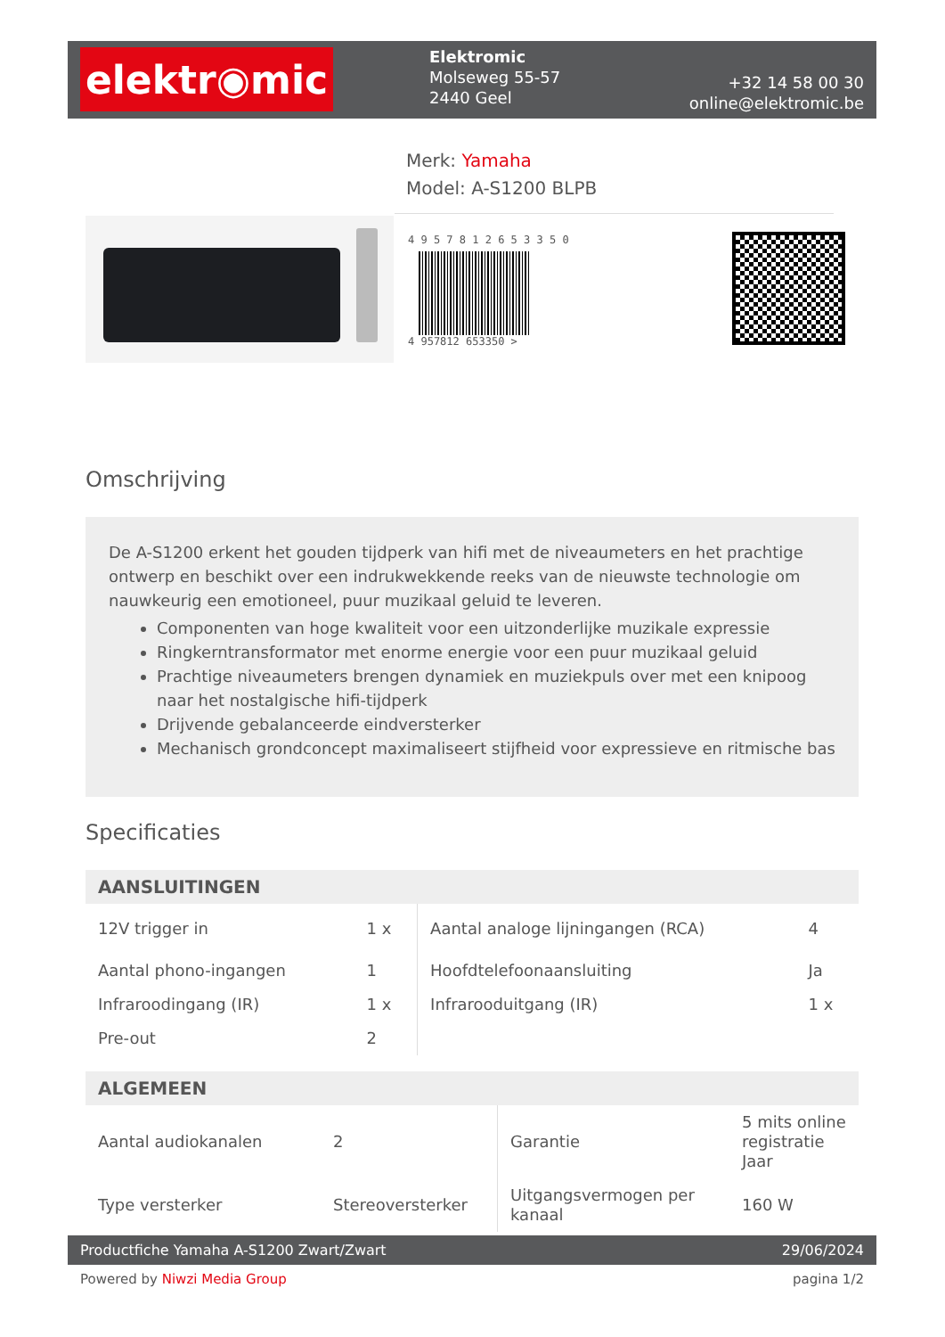elektr◉mic
Elektromic
Molseweg 55-57
2440 Geel
+32 14 58 00 30
online@elektromic.be
Merk: Yamaha
Model: A-S1200 BLPB
4 9 5 7 8 1 2 6 5 3 3 5 0
4 957812 653350 >
Omschrijving
De A-S1200 erkent het gouden tijdperk van hifi met de niveaumeters en het prachtige ontwerp en beschikt over een indrukwekkende reeks van de nieuwste technologie om nauwkeurig een emotioneel, puur muzikaal geluid te leveren.
Componenten van hoge kwaliteit voor een uitzonderlijke muzikale expressie
Ringkerntransformator met enorme energie voor een puur muzikaal geluid
Prachtige niveaumeters brengen dynamiek en muziekpuls over met een knipoog naar het nostalgische hifi-tijdperk
Drijvende gebalanceerde eindversterker
Mechanisch grondconcept maximaliseert stijfheid voor expressieve en ritmische bas
Specificaties
| AANSLUITINGEN | | | |
| --- | --- | --- | --- |
| 12V trigger in | 1 x | Aantal analoge lijningangen (RCA) | 4 |
| Aantal phono-ingangen | 1 | Hoofdtelefoonaansluiting | Ja |
| Infraroodingang (IR) | 1 x | Infrarooduitgang (IR) | 1 x |
| Pre-out | 2 | | |
| ALGEMEEN | | | |
| --- | --- | --- | --- |
| Aantal audiokanalen | 2 | Garantie | 5 mits online registratie Jaar |
| Type versterker | Stereoversterker | Uitgangsvermogen per kanaal | 160 W |
Productfiche Yamaha A-S1200 Zwart/Zwart 29/06/2024
Powered by Niwzi Media Group pagina 1/2